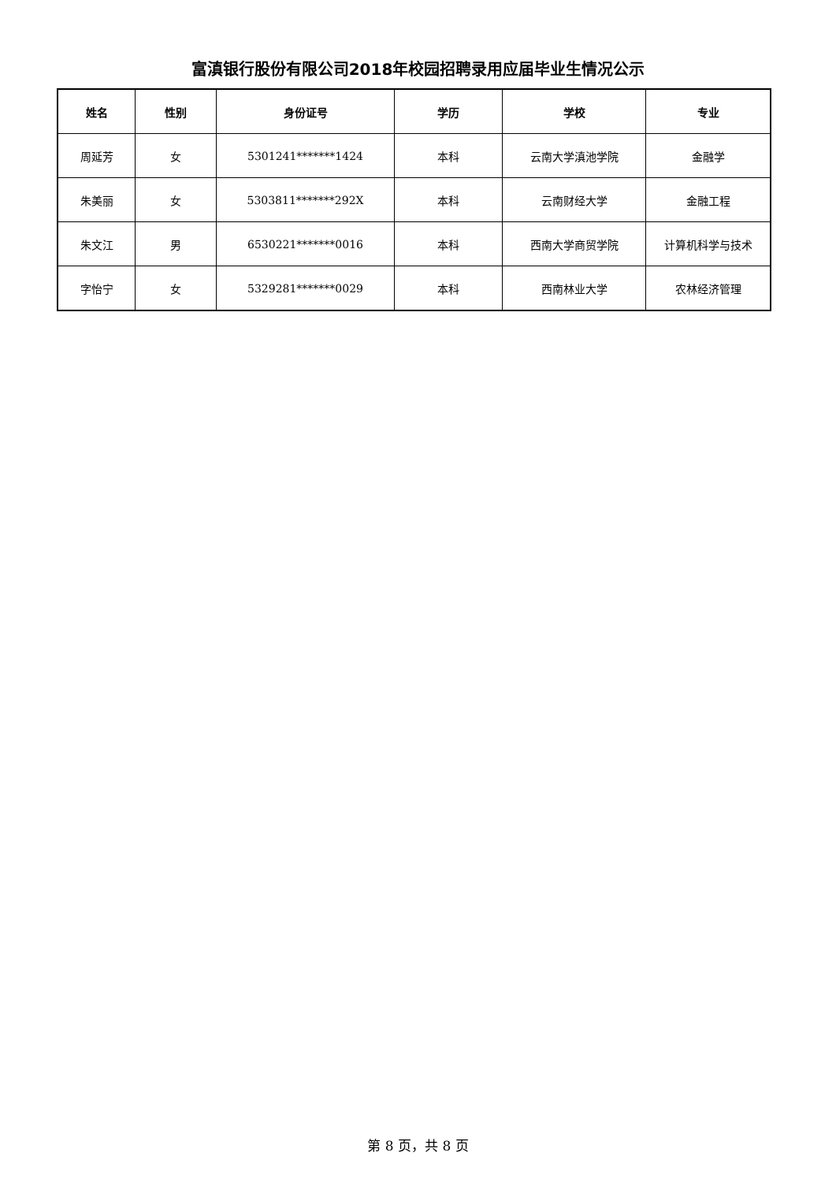富滇银行股份有限公司2018年校园招聘录用应届毕业生情况公示
| 姓名 | 性别 | 身份证号 | 学历 | 学校 | 专业 |
| --- | --- | --- | --- | --- | --- |
| 周延芳 | 女 | 5301241*******1424 | 本科 | 云南大学滇池学院 | 金融学 |
| 朱美丽 | 女 | 5303811*******292X | 本科 | 云南财经大学 | 金融工程 |
| 朱文江 | 男 | 6530221*******0016 | 本科 | 西南大学商贸学院 | 计算机科学与技术 |
| 字怡宁 | 女 | 5329281*******0029 | 本科 | 西南林业大学 | 农林经济管理 |
第 8 页，共 8 页